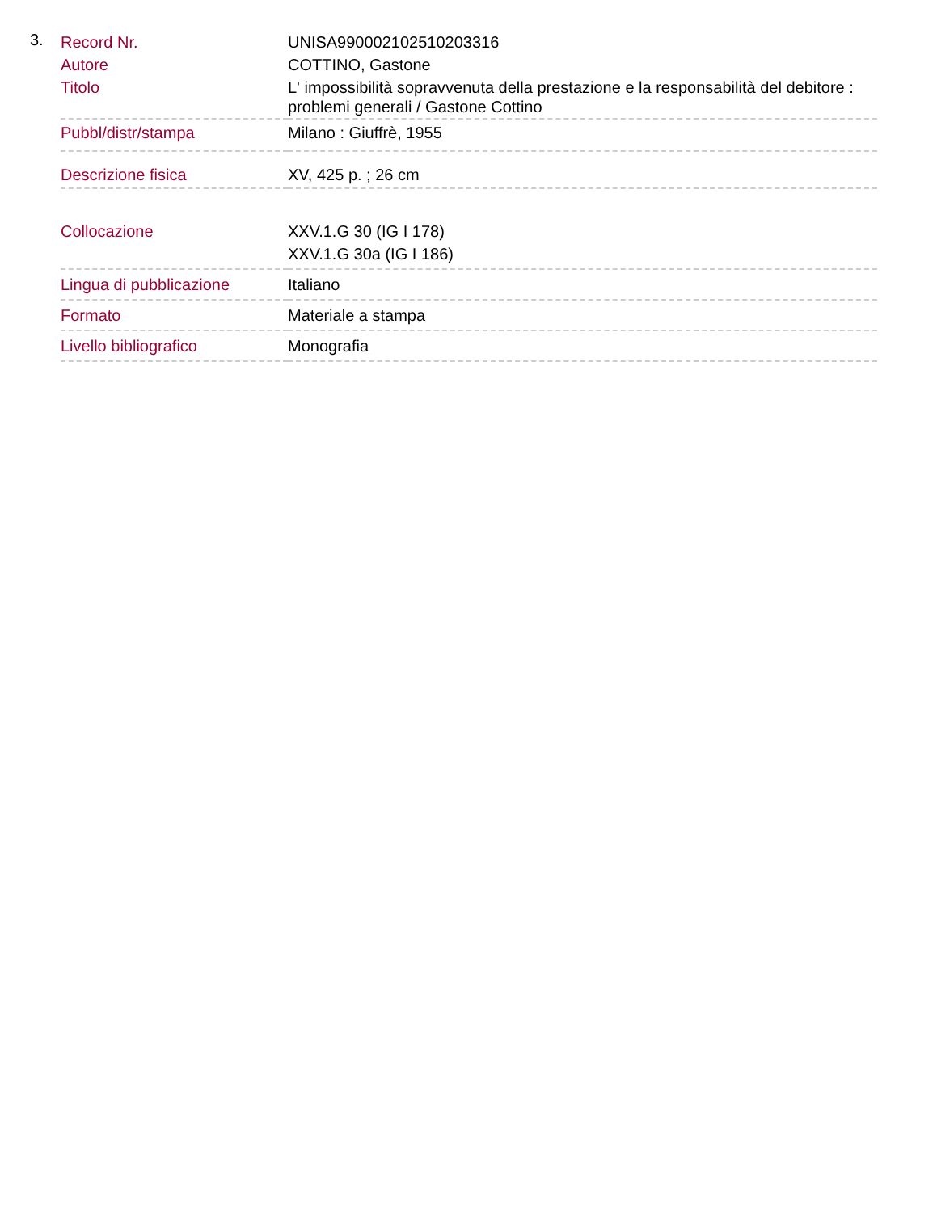3.
| Record Nr. | UNISA990002102510203316 |
| Autore | COTTINO, Gastone |
| Titolo | L' impossibilità sopravvenuta della prestazione e la responsabilità del debitore : problemi generali / Gastone Cottino |
| Pubbl/distr/stampa | Milano : Giuffrè, 1955 |
| Descrizione fisica | XV, 425 p. ; 26 cm |
| Collocazione | XXV.1.G 30 (IG I 178) XXV.1.G 30a (IG I 186) |
| Lingua di pubblicazione | Italiano |
| Formato | Materiale a stampa |
| Livello bibliografico | Monografia |